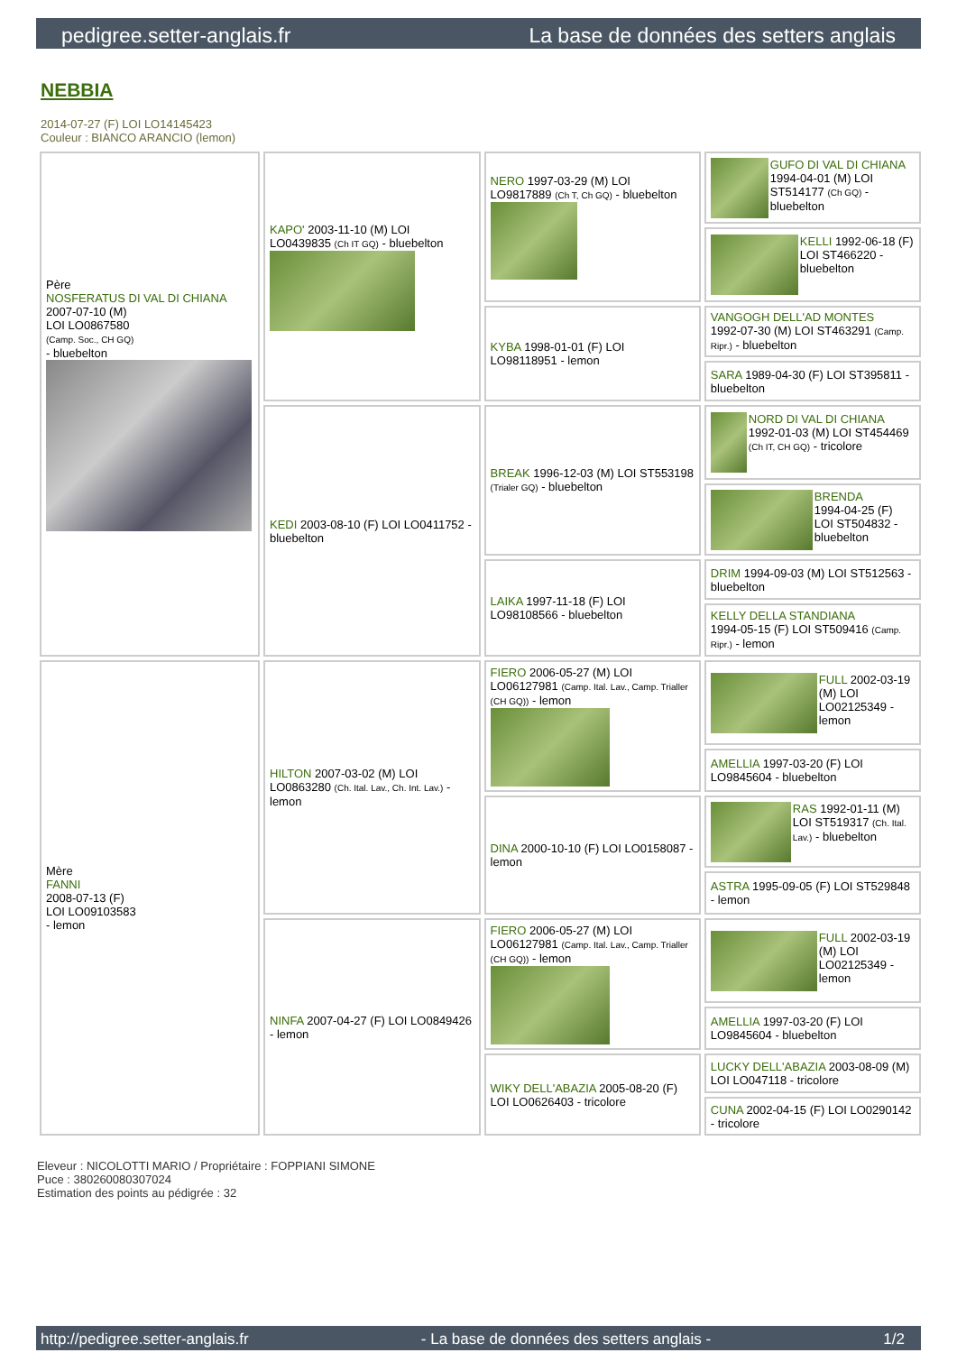pedigree.setter-anglais.fr La base de données des setters anglais
NEBBIA
2014-07-27 (F) LOI LO14145423
Couleur : BIANCO ARANCIO (lemon)
| Père NOSFERATUS DI VAL DI CHIANA 2007-07-10 (M) LOI LO0867580 (Camp. Soc., CH GQ) - bluebelton | KAPO' 2003-11-10 (M) LOI LO0439835 (Ch IT GQ) - bluebelton | NERO 1997-03-29 (M) LOI LO9817889 (Ch T, Ch GQ) - bluebelton | GUFO DI VAL DI CHIANA 1994-04-01 (M) LOI ST514177 (Ch GQ) - bluebelton |
| | | | KELLI 1992-06-18 (F) LOI ST466220 - bluebelton |
| | | KYBA 1998-01-01 (F) LOI LO98118951 - lemon | VANGOGH DELL'AD MONTES 1992-07-30 (M) LOI ST463291 (Camp. Ripr.) - bluebelton |
| | | | SARA 1989-04-30 (F) LOI ST395811 - bluebelton |
| | KEDI 2003-08-10 (F) LOI LO0411752 - bluebelton | BREAK 1996-12-03 (M) LOI ST553198 (Trialer GQ) - bluebelton | NORD DI VAL DI CHIANA 1992-01-03 (M) LOI ST454469 (Ch IT, CH GQ) - tricolore |
| | | | BRENDA 1994-04-25 (F) LOI ST504832 - bluebelton |
| | | LAIKA 1997-11-18 (F) LOI LO98108566 - bluebelton | DRIM 1994-09-03 (M) LOI ST512563 - bluebelton |
| | | | KELLY DELLA STANDIANA 1994-05-15 (F) LOI ST509416 (Camp. Ripr.) - lemon |
| Mère FANNI 2008-07-13 (F) LOI LO09103583 - lemon | HILTON 2007-03-02 (M) LOI LO0863280 (Ch. Ital. Lav., Ch. Int. Lav.) - lemon | FIERO 2006-05-27 (M) LOI LO06127981 (Camp. Ital. Lav., Camp. Trialler (CH GQ)) - lemon | FULL 2002-03-19 (M) LOI LO02125349 - lemon |
| | | | AMELLIA 1997-03-20 (F) LOI LO9845604 - bluebelton |
| | | DINA 2000-10-10 (F) LOI LO0158087 - lemon | RAS 1992-01-11 (M) LOI ST519317 (Ch. Ital. Lav.) - bluebelton |
| | | | ASTRA 1995-09-05 (F) LOI ST529848 - lemon |
| | NINFA 2007-04-27 (F) LOI LO0849426 - lemon | FIERO 2006-05-27 (M) LOI LO06127981 (Camp. Ital. Lav., Camp. Trialler (CH GQ)) - lemon | FULL 2002-03-19 (M) LOI LO02125349 - lemon |
| | | | AMELLIA 1997-03-20 (F) LOI LO9845604 - bluebelton |
| | | WIKY DELL'ABAZIA 2005-08-20 (F) LOI LO0626403 - tricolore | LUCKY DELL'ABAZIA 2003-08-09 (M) LOI LO047118 - tricolore |
| | | | CUNA 2002-04-15 (F) LOI LO0290142 - tricolore |
Eleveur : NICOLOTTI MARIO / Propriétaire : FOPPIANI SIMONE
Puce : 380260080307024
Estimation des points au pédigrée : 32
http://pedigree.setter-anglais.fr - La base de données des setters anglais - 1/2